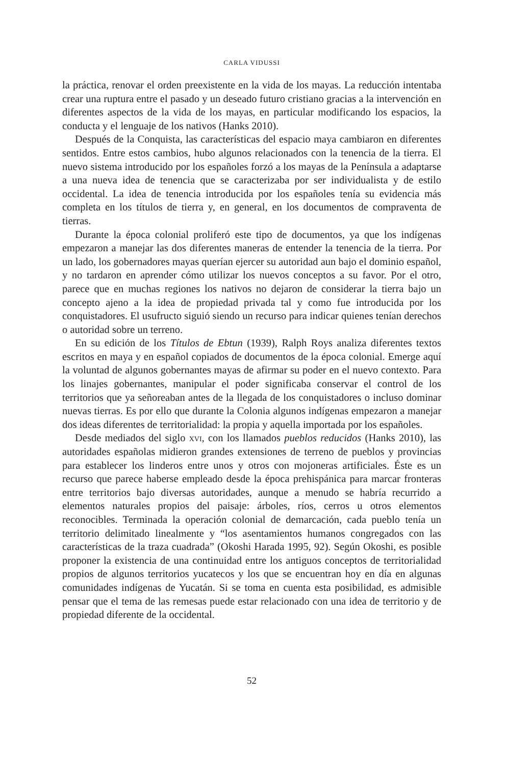CARLA VIDUSSI
la práctica, renovar el orden preexistente en la vida de los mayas. La reducción intentaba crear una ruptura entre el pasado y un deseado futuro cristiano gracias a la intervención en diferentes aspectos de la vida de los mayas, en particular modificando los espacios, la conducta y el lenguaje de los nativos (Hanks 2010).
Después de la Conquista, las características del espacio maya cambiaron en diferentes sentidos. Entre estos cambios, hubo algunos relacionados con la tenencia de la tierra. El nuevo sistema introducido por los españoles forzó a los mayas de la Península a adaptarse a una nueva idea de tenencia que se caracterizaba por ser individualista y de estilo occidental. La idea de tenencia introducida por los españoles tenía su evidencia más completa en los títulos de tierra y, en general, en los documentos de compraventa de tierras.
Durante la época colonial proliferó este tipo de documentos, ya que los indígenas empezaron a manejar las dos diferentes maneras de entender la tenencia de la tierra. Por un lado, los gobernadores mayas querían ejercer su autoridad aun bajo el dominio español, y no tardaron en aprender cómo utilizar los nuevos conceptos a su favor. Por el otro, parece que en muchas regiones los nativos no dejaron de considerar la tierra bajo un concepto ajeno a la idea de propiedad privada tal y como fue introducida por los conquistadores. El usufructo siguió siendo un recurso para indicar quienes tenían derechos o autoridad sobre un terreno.
En su edición de los Títulos de Ebtun (1939), Ralph Roys analiza diferentes textos escritos en maya y en español copiados de documentos de la época colonial. Emerge aquí la voluntad de algunos gobernantes mayas de afirmar su poder en el nuevo contexto. Para los linajes gobernantes, manipular el poder significaba conservar el control de los territorios que ya señoreaban antes de la llegada de los conquistadores o incluso dominar nuevas tierras. Es por ello que durante la Colonia algunos indígenas empezaron a manejar dos ideas diferentes de territorialidad: la propia y aquella importada por los españoles.
Desde mediados del siglo xvi, con los llamados pueblos reducidos (Hanks 2010), las autoridades españolas midieron grandes extensiones de terreno de pueblos y provincias para establecer los linderos entre unos y otros con mojoneras artificiales. Éste es un recurso que parece haberse empleado desde la época prehispánica para marcar fronteras entre territorios bajo diversas autoridades, aunque a menudo se habría recurrido a elementos naturales propios del paisaje: árboles, ríos, cerros u otros elementos reconocibles. Terminada la operación colonial de demarcación, cada pueblo tenía un territorio delimitado linealmente y “los asentamientos humanos congregados con las características de la traza cuadrada” (Okoshi Harada 1995, 92). Según Okoshi, es posible proponer la existencia de una continuidad entre los antiguos conceptos de territorialidad propios de algunos territorios yucatecos y los que se encuentran hoy en día en algunas comunidades indígenas de Yucatán. Si se toma en cuenta esta posibilidad, es admisible pensar que el tema de las remesas puede estar relacionado con una idea de territorio y de propiedad diferente de la occidental.
52